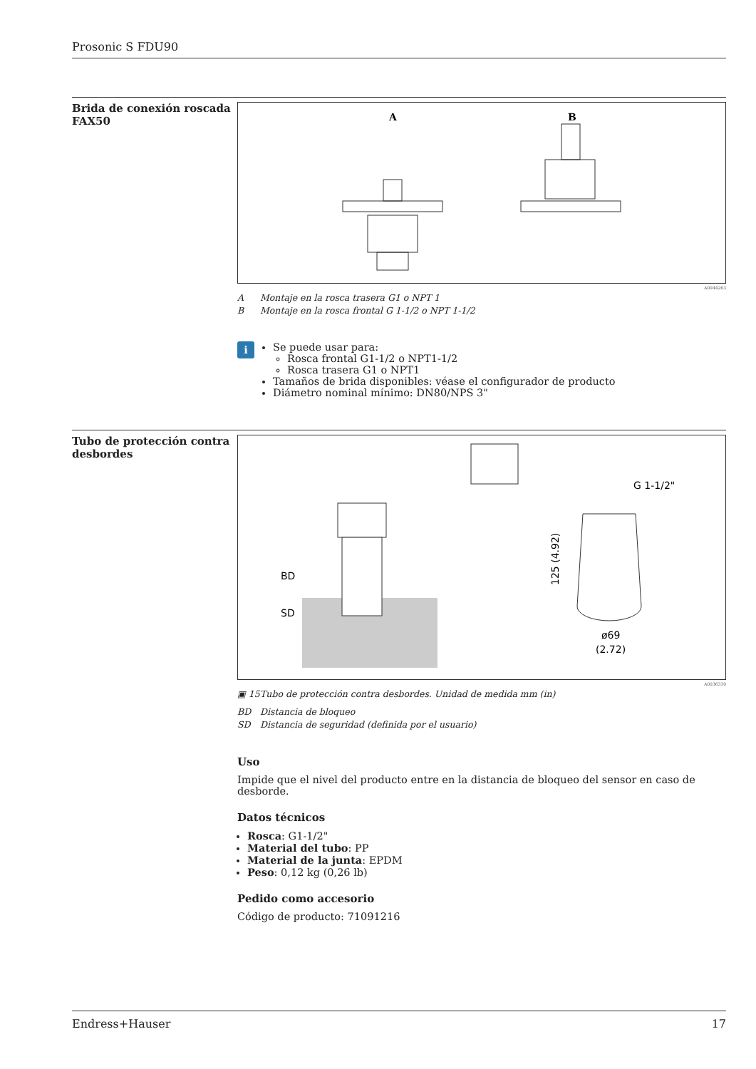Prosonic S FDU90
Brida de conexión roscada FAX50
A
B
A0044263
A Montaje en la rosca trasera G1 o NPT 1
B Montaje en la rosca frontal G 1-1/2 o NPT 1-1/2
i
Se puede usar para:
Rosca frontal G1-1/2 o NPT1-1/2
Rosca trasera G1 o NPT1
Tamaños de brida disponibles: véase el configurador de producto
Diámetro nominal mínimo: DN80/NPS 3"
Tubo de protección contra desbordes
BD
SD
G 1-1/2"
ø69
(2.72)
125 (4.92)
A0036330
▣ 15 Tubo de protección contra desbordes. Unidad de medida mm (in)
BD Distancia de bloqueo
SD Distancia de seguridad (definida por el usuario)
Uso
Impide que el nivel del producto entre en la distancia de bloqueo del sensor en caso de desborde.
Datos técnicos
Rosca: G1-1/2"
Material del tubo: PP
Material de la junta: EPDM
Peso: 0,12 kg (0,26 lb)
Pedido como accesorio
Código de producto: 71091216
Endress+Hauser 17